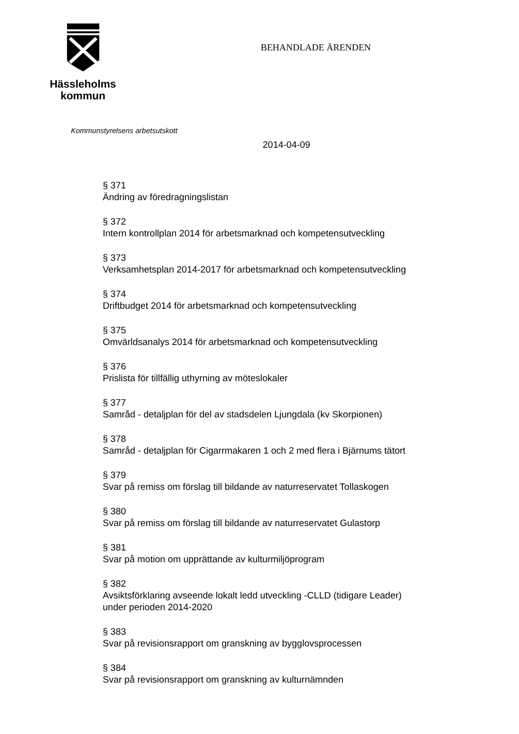Hässleholms
kommun
BEHANDLADE ÄRENDEN
Kommunstyrelsens arbetsutskott
2014-04-09
§ 371
Ändring av föredragningslistan
§ 372
Intern kontrollplan 2014 för arbetsmarknad och kompetensutveckling
§ 373
Verksamhetsplan 2014-2017 för arbetsmarknad och kompetensutveckling
§ 374
Driftbudget 2014 för arbetsmarknad och kompetensutveckling
§ 375
Omvärldsanalys 2014 för arbetsmarknad och kompetensutveckling
§ 376
Prislista för tillfällig uthyrning av möteslokaler
§ 377
Samråd - detaljplan för del av stadsdelen Ljungdala (kv Skorpionen)
§ 378
Samråd - detaljplan för Cigarrmakaren 1 och 2 med flera i Bjärnums tätort
§ 379
Svar på remiss om förslag till bildande av naturreservatet Tollaskogen
§ 380
Svar på remiss om förslag till bildande av naturreservatet Gulastorp
§ 381
Svar på motion om upprättande av kulturmiljöprogram
§ 382
Avsiktsförklaring avseende lokalt ledd utveckling -CLLD (tidigare Leader)
under perioden 2014-2020
§ 383
Svar på revisionsrapport om granskning av bygglovsprocessen
§ 384
Svar på revisionsrapport om granskning av kulturnämnden